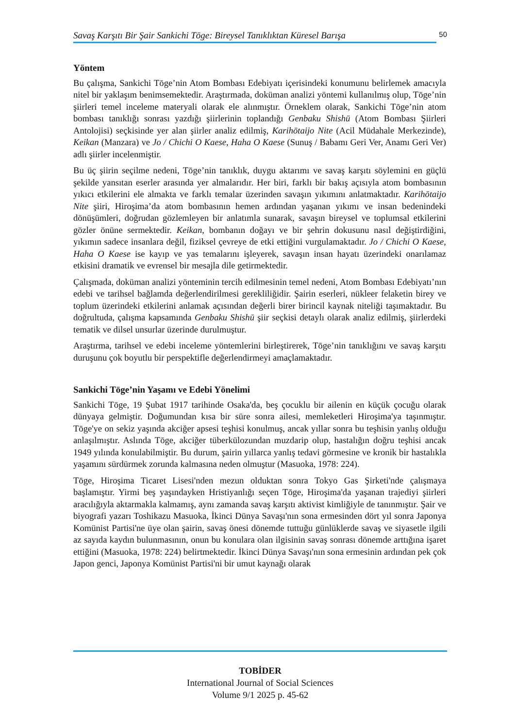Savaş Karşıtı Bir Şair Sankichi Tōge: Bireysel Tanıklıktan Küresel Barışa
50
Yöntem
Bu çalışma, Sankichi Tōge’nin Atom Bombası Edebiyatı içerisindeki konumunu belirlemek amacıyla nitel bir yaklaşım benimsemektedir. Araştırmada, doküman analizi yöntemi kullanılmış olup, Tōge’nin şiirleri temel inceleme materyali olarak ele alınmıştır. Örneklem olarak, Sankichi Tōge’nin atom bombası tanıklığı sonrası yazdığı şiirlerinin toplandığı Genbaku Shishū (Atom Bombası Şiirleri Antolojisi) seçkisinde yer alan şiirler analiz edilmiş, Karihōtaijo Nite (Acil Müdahale Merkezinde), Keikan (Manzara) ve Jo / Chichi O Kaese, Haha O Kaese (Sunuş / Babamı Geri Ver, Anamı Geri Ver) adlı şiirler incelenmiştir.
Bu üç şiirin seçilme nedeni, Tōge’nin tanıklık, duygu aktarımı ve savaş karşıtı söylemini en güçlü şekilde yansıtan eserler arasında yer almalarıdır. Her biri, farklı bir bakış açısıyla atom bombasının yıkıcı etkilerini ele almakta ve farklı temalar üzerinden savaşın yıkımını anlatmaktadır. Karihōtaijo Nite şiiri, Hiroşima’da atom bombasının hemen ardından yaşanan yıkımı ve insan bedenindeki dönüşümleri, doğrudan gözlemleyen bir anlatımla sunarak, savaşın bireysel ve toplumsal etkilerini gözler önüne sermektedir. Keikan, bombanın doğayı ve bir şehrin dokusunu nasıl değiştirdiğini, yıkımın sadece insanlara değil, fiziksel çevreye de etki ettiğini vurgulamaktadır. Jo / Chichi O Kaese, Haha O Kaese ise kayıp ve yas temalarını işleyerek, savaşın insan hayatı üzerindeki onarılamaz etkisini dramatik ve evrensel bir mesajla dile getirmektedir.
Çalışmada, doküman analizi yönteminin tercih edilmesinin temel nedeni, Atom Bombası Edebiyatı’nın edebi ve tarihsel bağlamda değerlendirilmesi gerekliliğidir. Şairin eserleri, nükleer felaketin birey ve toplum üzerindeki etkilerini anlamak açısından değerli birer birincil kaynak niteliği taşımaktadır. Bu doğrultuda, çalışma kapsamında Genbaku Shishū şiir seçkisi detaylı olarak analiz edilmiş, şiirlerdeki tematik ve dilsel unsurlar üzerinde durulmuştur.
Araştırma, tarihsel ve edebi inceleme yöntemlerini birleştirerek, Tōge’nin tanıklığını ve savaş karşıtı duruşunu çok boyutlu bir perspektifle değerlendirmeyi amaçlamaktadır.
Sankichi Tōge’nin Yaşamı ve Edebi Yönelimi
Sankichi Tōge, 19 Şubat 1917 tarihinde Osaka'da, beş çocuklu bir ailenin en küçük çocuğu olarak dünyaya gelmiştir. Doğumundan kısa bir süre sonra ailesi, memleketleri Hiroşima'ya taşınmıştır. Tōge'ye on sekiz yaşında akciğer apsesi teşhisi konulmuş, ancak yıllar sonra bu teşhisin yanlış olduğu anlaşılmıştır. Aslında Tōge, akciğer tüberkülozundan muzdarip olup, hastalığın doğru teşhisi ancak 1949 yılında konulabilmiştir. Bu durum, şairin yıllarca yanlış tedavi görmesine ve kronik bir hastalıkla yaşamını sürdürmek zorunda kalmasına neden olmuştur (Masuoka, 1978: 224).
Tōge, Hiroşima Ticaret Lisesi'nden mezun olduktan sonra Tokyo Gas Şirketi'nde çalışmaya başlamıştır. Yirmi beş yaşındayken Hristiyanlığı seçen Tōge, Hiroşima'da yaşanan trajediyi şiirleri aracılığıyla aktarmakla kalmamış, aynı zamanda savaş karşıtı aktivist kimliğiyle de tanınmıştır. Şair ve biyografi yazarı Toshikazu Masuoka, İkinci Dünya Savaşı'nın sona ermesinden dört yıl sonra Japonya Komünist Partisi'ne üye olan şairin, savaş önesi dönemde tuttuğu günlüklerde savaş ve siyasetle ilgili az sayıda kaydın bulunmasının, onun bu konulara olan ilgisinin savaş sonrası dönemde arttığına işaret ettiğini (Masuoka, 1978: 224) belirtmektedir. İkinci Dünya Savaşı'nın sona ermesinin ardından pek çok Japon genci, Japonya Komünist Partisi'ni bir umut kaynağı olarak
TOBİDER
International Journal of Social Sciences
Volume 9/1 2025 p. 45-62